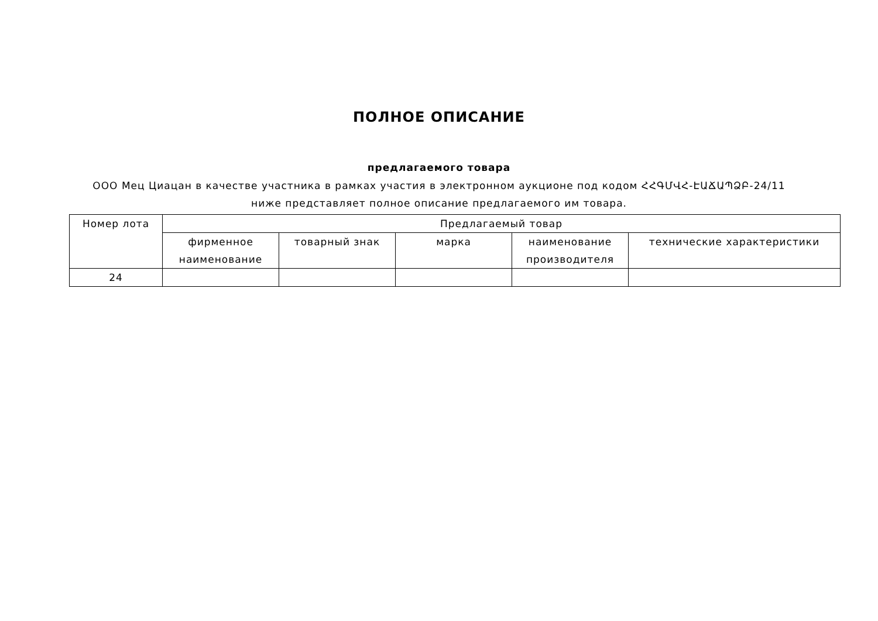ПОЛНОЕ ОПИСАНИЕ
предлагаемого товара
ООО Мец Циацан в качестве участника в рамках участия в электронном аукционе под кодом ՀՀԳՄՎՀ-ԷԱՃԱՊՁԲ-24/11 ниже представляет полное описание предлагаемого им товара.
| Номер лота | Предлагаемый товар | | | | |
| --- | --- | --- | --- | --- | --- |
| | фирменное наименование | товарный знак | марка | наименование производителя | технические характеристики |
| 24 | | | | | |